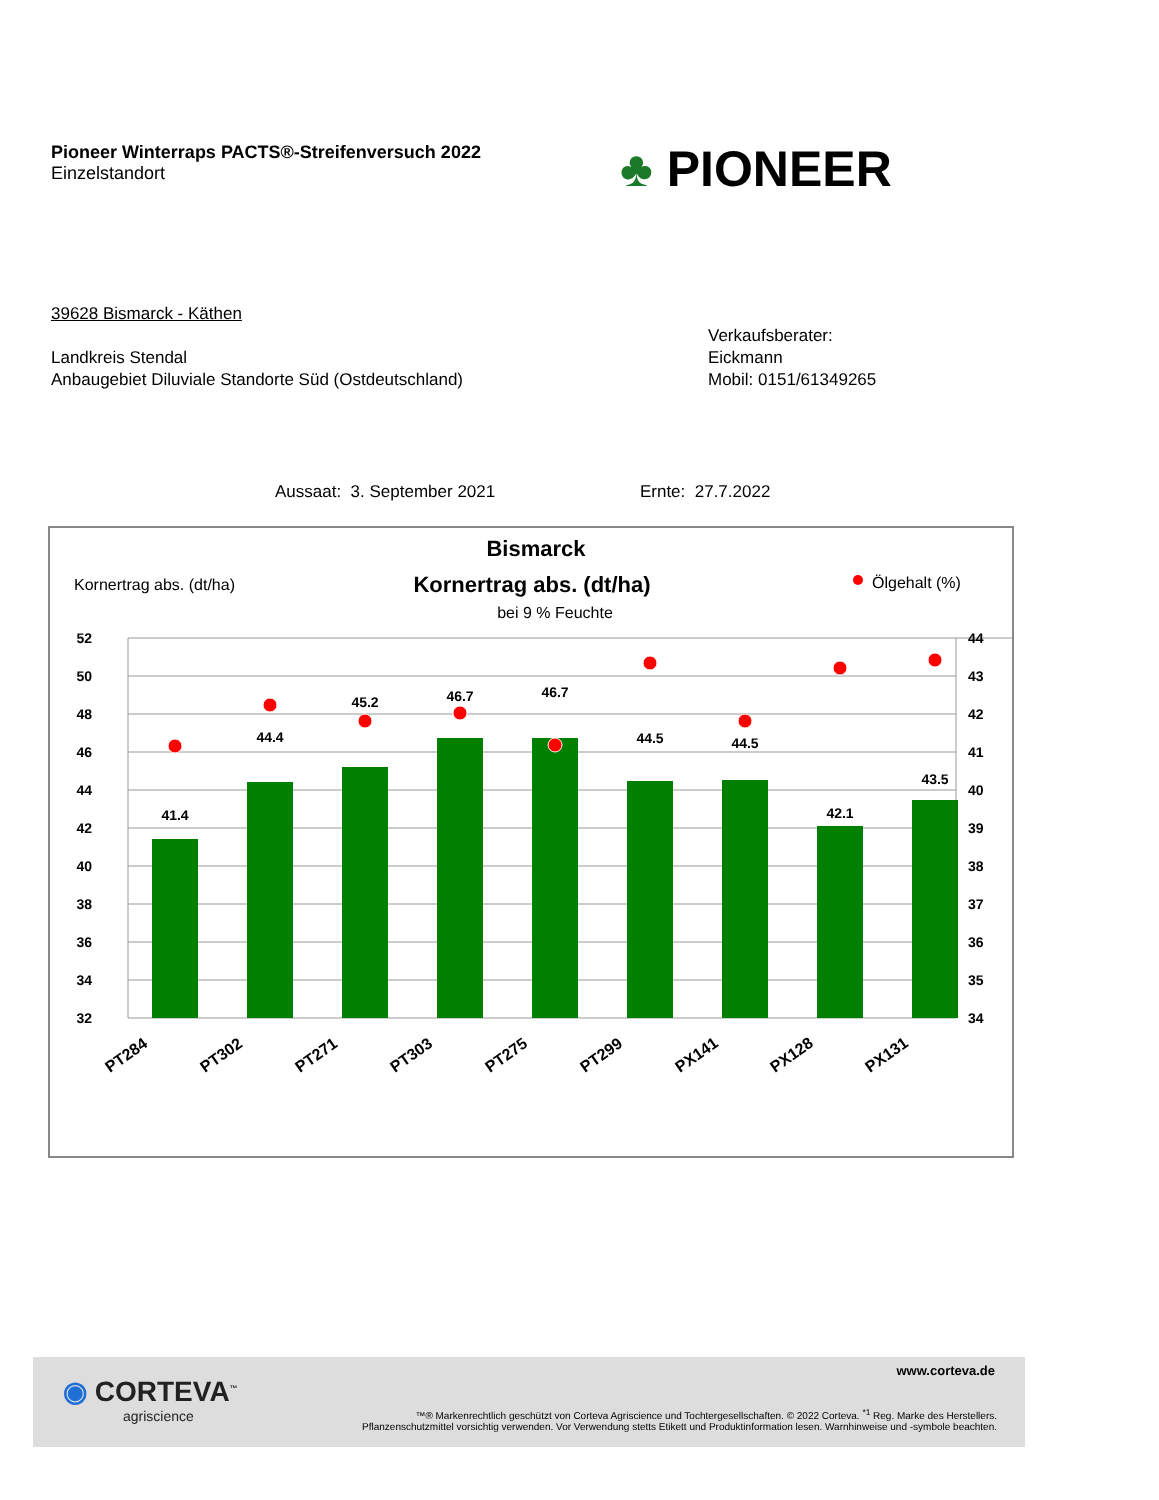Pioneer Winterraps PACTS®-Streifenversuch 2022
Einzelstandort
♣ PIONEER
39628 Bismarck - Käthen
Landkreis Stendal
Anbaugebiet Diluviale Standorte Süd (Ostdeutschland)
Verkaufsberater:
Eickmann
Mobil: 0151/61349265
Aussaat: 3. September 2021 Ernte: 27.7.2022
Bismarck
Kornertrag abs. (dt/ha)
Kornertrag abs. (dt/ha)
bei 9 % Feuchte
Ölgehalt (%)
52
50
48
46
44
42
40
38
36
34
32
44
43
42
41
40
39
38
37
36
35
34
41.4
44.4
45.2
46.7
46.7
44.5
44.5
42.1
43.5
PT284
PT302
PT271
PT303
PT275
PT299
PX141
PX128
PX131
◉ CORTEVA<sup>™</sup>
agriscience
www.corteva.de
™® Markenrechtlich geschützt von Corteva Agriscience und Tochtergesellschaften. © 2022 Corteva. <sup>*1</sup> Reg. Marke des Herstellers.
Pflanzenschutzmittel vorsichtig verwenden. Vor Verwendung stetts Etikett und Produktinformation lesen. Warnhinweise und -symbole beachten.